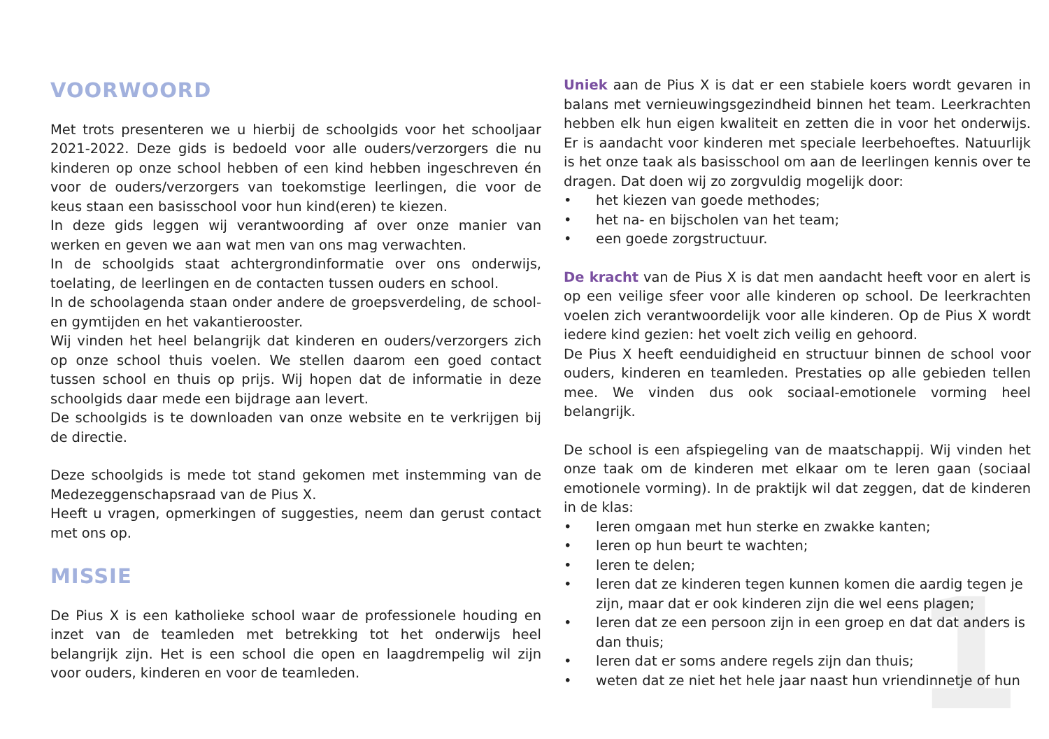1
VOORWOORD
Met trots presenteren we u hierbij de schoolgids voor het schooljaar 2021-2022. Deze gids is bedoeld voor alle ouders/verzorgers die nu kinderen op onze school hebben of een kind hebben ingeschreven én voor de ouders/verzorgers van toekomstige leerlingen, die voor de keus staan een basisschool voor hun kind(eren) te kiezen.
In deze gids leggen wij verantwoording af over onze manier van werken en geven we aan wat men van ons mag verwachten.
In de schoolgids staat achtergrondinformatie over ons onderwijs, toelating, de leerlingen en de contacten tussen ouders en school.
In de schoolagenda staan onder andere de groepsverdeling, de school- en gymtijden en het vakantierooster.
Wij vinden het heel belangrijk dat kinderen en ouders/verzorgers zich op onze school thuis voelen. We stellen daarom een goed contact tussen school en thuis op prijs. Wij hopen dat de informatie in deze schoolgids daar mede een bijdrage aan levert.
De schoolgids is te downloaden van onze website en te verkrijgen bij de directie.
Deze schoolgids is mede tot stand gekomen met instemming van de Medezeggenschapsraad van de Pius X.
Heeft u vragen, opmerkingen of suggesties, neem dan gerust contact met ons op.
MISSIE
De Pius X is een katholieke school waar de professionele houding en inzet van de teamleden met betrekking tot het onderwijs heel belangrijk zijn. Het is een school die open en laagdrempelig wil zijn voor ouders, kinderen en voor de teamleden.
Uniek aan de Pius X is dat er een stabiele koers wordt gevaren in balans met vernieuwingsgezindheid binnen het team. Leerkrachten hebben elk hun eigen kwaliteit en zetten die in voor het onderwijs. Er is aandacht voor kinderen met speciale leerbehoeftes. Natuurlijk is het onze taak als basisschool om aan de leerlingen kennis over te dragen. Dat doen wij zo zorgvuldig mogelijk door:
• het kiezen van goede methodes;
• het na- en bijscholen van het team;
• een goede zorgstructuur.
De kracht van de Pius X is dat men aandacht heeft voor en alert is op een veilige sfeer voor alle kinderen op school. De leerkrachten voelen zich verantwoordelijk voor alle kinderen. Op de Pius X wordt iedere kind gezien: het voelt zich veilig en gehoord.
De Pius X heeft eenduidigheid en structuur binnen de school voor ouders, kinderen en teamleden. Prestaties op alle gebieden tellen mee. We vinden dus ook sociaal-emotionele vorming heel belangrijk.
De school is een afspiegeling van de maatschappij. Wij vinden het onze taak om de kinderen met elkaar om te leren gaan (sociaal emotionele vorming). In de praktijk wil dat zeggen, dat de kinderen in de klas:
• leren omgaan met hun sterke en zwakke kanten;
• leren op hun beurt te wachten;
• leren te delen;
• leren dat ze kinderen tegen kunnen komen die aardig tegen je zijn, maar dat er ook kinderen zijn die wel eens plagen;
• leren dat ze een persoon zijn in een groep en dat dat anders is dan thuis;
• leren dat er soms andere regels zijn dan thuis;
• weten dat ze niet het hele jaar naast hun vriendinnetje of hun